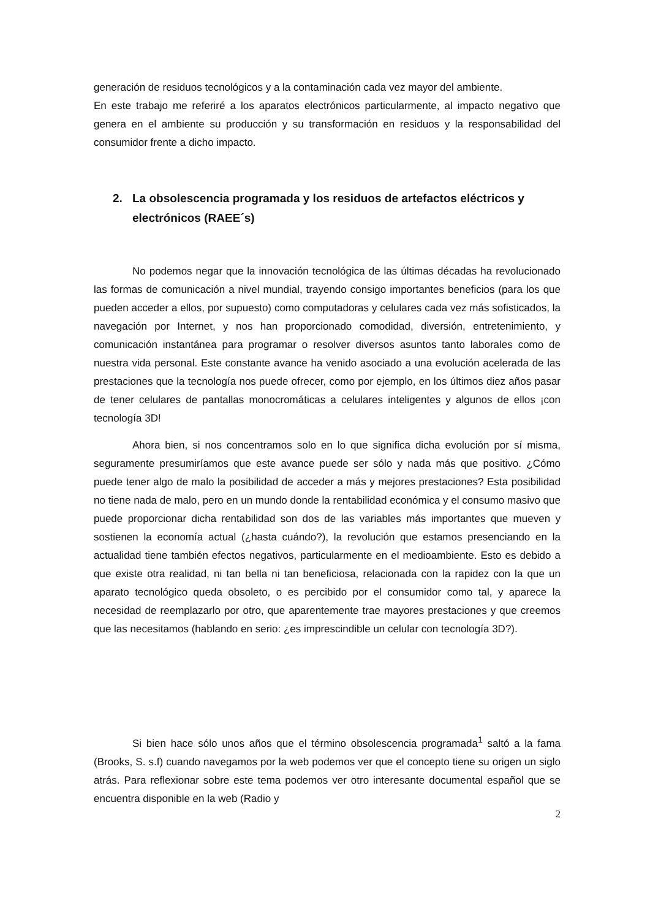generación de residuos tecnológicos y a la contaminación cada vez mayor del ambiente.
En este trabajo me referiré a los aparatos electrónicos particularmente, al impacto negativo que genera en el ambiente su producción y su transformación en residuos y la responsabilidad del consumidor frente a dicho impacto.
2. La obsolescencia programada y los residuos de artefactos eléctricos y electrónicos (RAEE´s)
No podemos negar que la innovación tecnológica de las últimas décadas ha revolucionado las formas de comunicación a nivel mundial, trayendo consigo importantes beneficios (para los que pueden acceder a ellos, por supuesto) como computadoras y celulares cada vez más sofisticados, la navegación por Internet, y nos han proporcionado comodidad, diversión, entretenimiento, y comunicación instantánea para programar o resolver diversos asuntos tanto laborales como de nuestra vida personal. Este constante avance ha venido asociado a una evolución acelerada de las prestaciones que la tecnología nos puede ofrecer, como por ejemplo, en los últimos diez años pasar de tener celulares de pantallas monocromáticas a celulares inteligentes y algunos de ellos ¡con tecnología 3D!
Ahora bien, si nos concentramos solo en lo que significa dicha evolución por sí misma, seguramente presumiríamos que este avance puede ser sólo y nada más que positivo. ¿Cómo puede tener algo de malo la posibilidad de acceder a más y mejores prestaciones? Esta posibilidad no tiene nada de malo, pero en un mundo donde la rentabilidad económica y el consumo masivo que puede proporcionar dicha rentabilidad son dos de las variables más importantes que mueven y sostienen la economía actual (¿hasta cuándo?), la revolución que estamos presenciando en la actualidad tiene también efectos negativos, particularmente en el medioambiente. Esto es debido a que existe otra realidad, ni tan bella ni tan beneficiosa, relacionada con la rapidez con la que un aparato tecnológico queda obsoleto, o es percibido por el consumidor como tal, y aparece la necesidad de reemplazarlo por otro, que aparentemente trae mayores prestaciones y que creemos que las necesitamos (hablando en serio: ¿es imprescindible un celular con tecnología 3D?).
Si bien hace sólo unos años que el término obsolescencia programada<sup>1</sup> saltó a la fama (Brooks, S. s.f) cuando navegamos por la web podemos ver que el concepto tiene su origen un siglo atrás. Para reflexionar sobre este tema podemos ver otro interesante documental español que se encuentra disponible en la web (Radio y
2